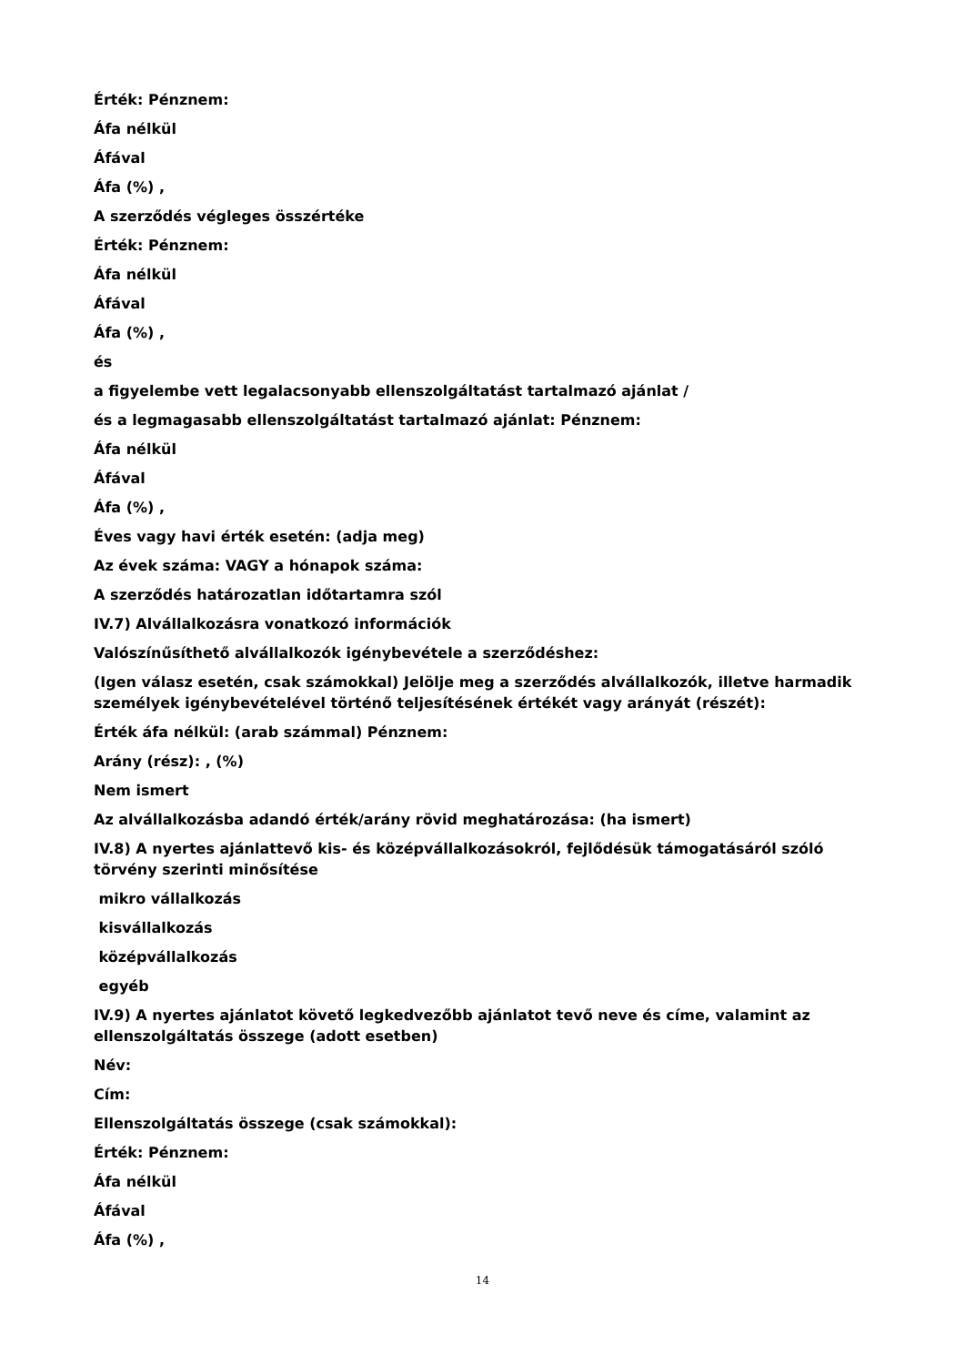Érték: Pénznem:
Áfa nélkül
Áfával
Áfa (%) ,
A szerződés végleges összértéke
Érték: Pénznem:
Áfa nélkül
Áfával
Áfa (%) ,
és
a figyelembe vett legalacsonyabb ellenszolgáltatást tartalmazó ajánlat /
és a legmagasabb ellenszolgáltatást tartalmazó ajánlat: Pénznem:
Áfa nélkül
Áfával
Áfa (%) ,
Éves vagy havi érték esetén: (adja meg)
Az évek száma: VAGY a hónapok száma:
A szerződés határozatlan időtartamra szól
IV.7) Alvállalkozásra vonatkozó információk
Valószínűsíthető alvállalkozók igénybevétele a szerződéshez:
(Igen válasz esetén, csak számokkal) Jelölje meg a szerződés alvállalkozók, illetve harmadik személyek igénybevételével történő teljesítésének értékét vagy arányát (részét):
Érték áfa nélkül: (arab számmal) Pénznem:
Arány (rész): , (%)
Nem ismert
Az alvállalkozásba adandó érték/arány rövid meghatározása: (ha ismert)
IV.8) A nyertes ajánlattevő kis- és középvállalkozásokról, fejlődésük támogatásáról szóló törvény szerinti minősítése
mikro vállalkozás
kisvállalkozás
középvállalkozás
egyéb
IV.9) A nyertes ajánlatot követő legkedvezőbb ajánlatot tevő neve és címe, valamint az ellenszolgáltatás összege (adott esetben)
Név:
Cím:
Ellenszolgáltatás összege (csak számokkal):
Érték: Pénznem:
Áfa nélkül
Áfával
Áfa (%) ,
14